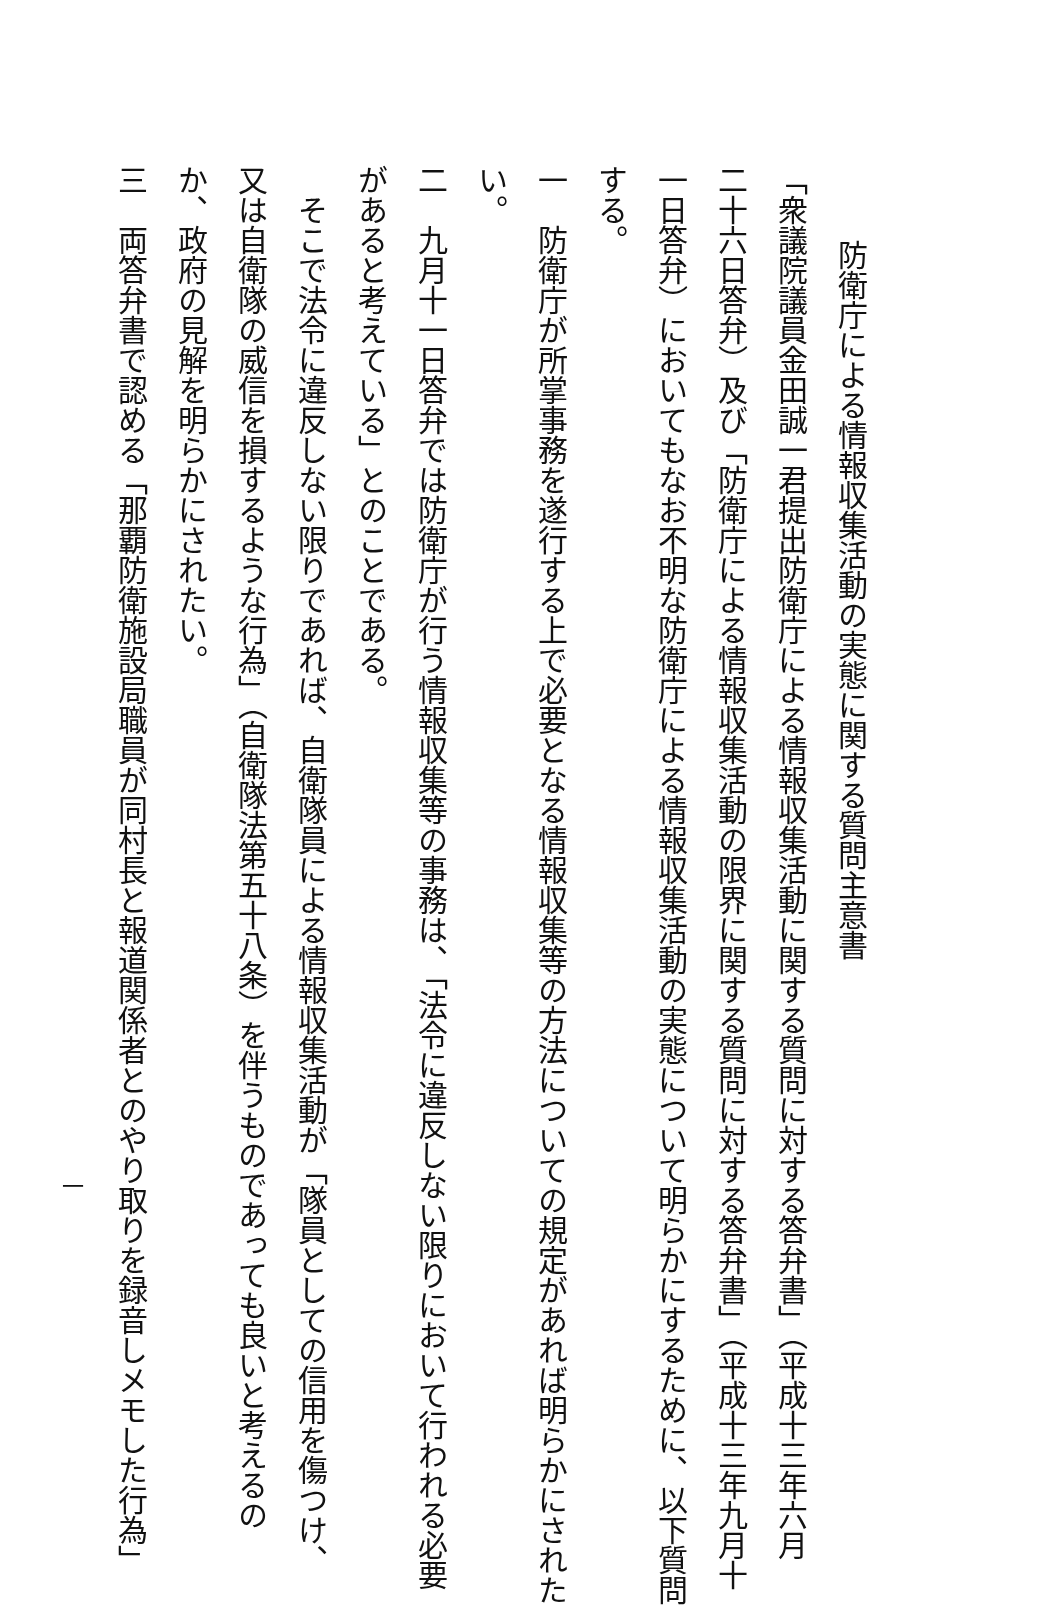防衛庁による情報収集活動の実態に関する質問主意書
「衆議院議員金田誠一君提出防衛庁による情報収集活動に関する質問に対する答弁書」（平成十三年六月
二十六日答弁）及び「防衛庁による情報収集活動の限界に関する質問に対する答弁書」（平成十三年九月十
一日答弁）においてもなお不明な防衛庁による情報収集活動の実態について明らかにするために、以下質問
する。
一　防衛庁が所掌事務を遂行する上で必要となる情報収集等の方法についての規定があれば明らかにされた
い。
二　九月十一日答弁では防衛庁が行う情報収集等の事務は、「法令に違反しない限りにおいて行われる必要
があると考えている」とのことである。
　そこで法令に違反しない限りであれば、自衛隊員による情報収集活動が「隊員としての信用を傷つけ、
又は自衛隊の威信を損するような行為」（自衛隊法第五十八条）を伴うものであっても良いと考えるの
か、政府の見解を明らかにされたい。
三　両答弁書で認める「那覇防衛施設局職員が同村長と報道関係者とのやり取りを録音しメモした行為」
一